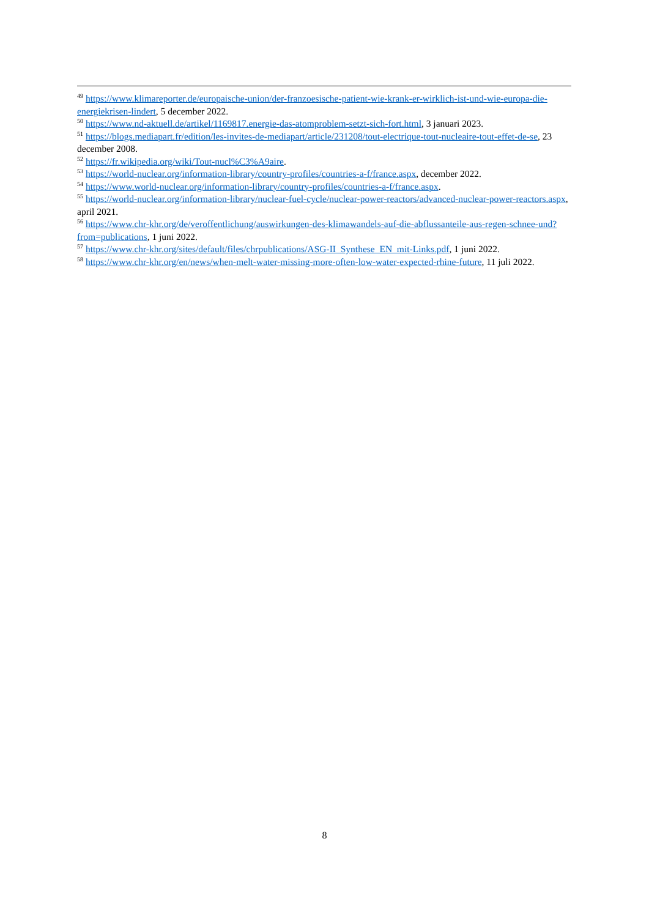<sup>49</sup> https://www.klimareporter.de/europaische-union/der-franzoesische-patient-wie-krank-er-wirklich-ist-und-wie-europa-die-energiekrisen-lindert, 5 december 2022.
<sup>50</sup> https://www.nd-aktuell.de/artikel/1169817.energie-das-atomproblem-setzt-sich-fort.html, 3 januari 2023.
<sup>51</sup> https://blogs.mediapart.fr/edition/les-invites-de-mediapart/article/231208/tout-electrique-tout-nucleaire-tout-effet-de-se, 23 december 2008.
<sup>52</sup> https://fr.wikipedia.org/wiki/Tout-nucl%C3%A9aire.
<sup>53</sup> https://world-nuclear.org/information-library/country-profiles/countries-a-f/france.aspx, december 2022.
<sup>54</sup> https://www.world-nuclear.org/information-library/country-profiles/countries-a-f/france.aspx.
<sup>55</sup> https://world-nuclear.org/information-library/nuclear-fuel-cycle/nuclear-power-reactors/advanced-nuclear-power-reactors.aspx, april 2021.
<sup>56</sup> https://www.chr-khr.org/de/veroffentlichung/auswirkungen-des-klimawandels-auf-die-abflussanteile-aus-regen-schnee-und?from=publications, 1 juni 2022.
<sup>57</sup> https://www.chr-khr.org/sites/default/files/chrpublications/ASG-II_Synthese_EN_mit-Links.pdf, 1 juni 2022.
<sup>58</sup> https://www.chr-khr.org/en/news/when-melt-water-missing-more-often-low-water-expected-rhine-future, 11 juli 2022.
8